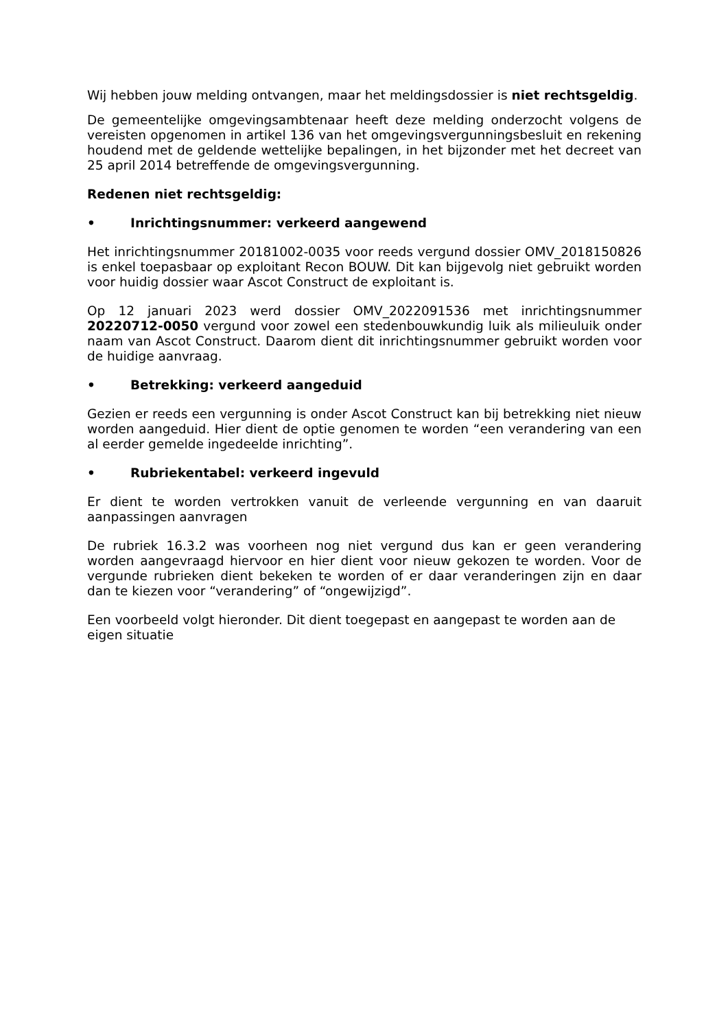Wij hebben jouw melding ontvangen, maar het meldingsdossier is niet rechtsgeldig.
De gemeentelijke omgevingsambtenaar heeft deze melding onderzocht volgens de vereisten opgenomen in artikel 136 van het omgevingsvergunningsbesluit en rekening houdend met de geldende wettelijke bepalingen, in het bijzonder met het decreet van 25 april 2014 betreffende de omgevingsvergunning.
Redenen niet rechtsgeldig:
• Inrichtingsnummer: verkeerd aangewend
Het inrichtingsnummer 20181002-0035 voor reeds vergund dossier OMV_2018150826 is enkel toepasbaar op exploitant Recon BOUW. Dit kan bijgevolg niet gebruikt worden voor huidig dossier waar Ascot Construct de exploitant is.
Op 12 januari 2023 werd dossier OMV_2022091536 met inrichtingsnummer 20220712-0050 vergund voor zowel een stedenbouwkundig luik als milieuluik onder naam van Ascot Construct. Daarom dient dit inrichtingsnummer gebruikt worden voor de huidige aanvraag.
• Betrekking: verkeerd aangeduid
Gezien er reeds een vergunning is onder Ascot Construct kan bij betrekking niet nieuw worden aangeduid. Hier dient de optie genomen te worden “een verandering van een al eerder gemelde ingedeelde inrichting”.
• Rubriekentabel: verkeerd ingevuld
Er dient te worden vertrokken vanuit de verleende vergunning en van daaruit aanpassingen aanvragen
De rubriek 16.3.2 was voorheen nog niet vergund dus kan er geen verandering worden aangevraagd hiervoor en hier dient voor nieuw gekozen te worden. Voor de vergunde rubrieken dient bekeken te worden of er daar veranderingen zijn en daar dan te kiezen voor “verandering” of “ongewijzigd”.
Een voorbeeld volgt hieronder. Dit dient toegepast en aangepast te worden aan de eigen situatie